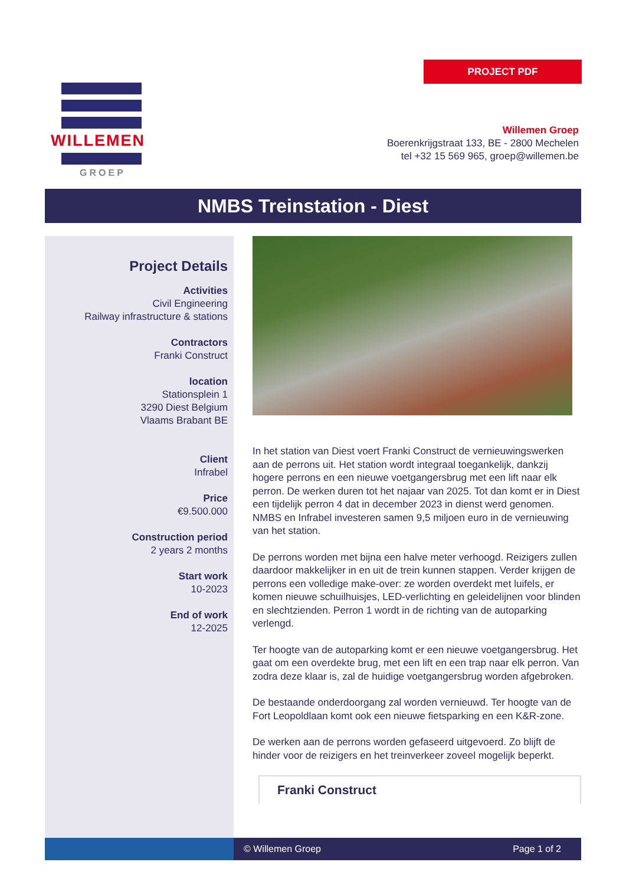PROJECT PDF
WILLEMEN
GROEP
Willemen Groep
Boerenkrijgstraat 133, BE - 2800 Mechelen
tel +32 15 569 965, groep@willemen.be
NMBS Treinstation - Diest
Project Details
Activities
Civil Engineering
Railway infrastructure & stations
Contractors
Franki Construct
location
Stationsplein 1
3290 Diest Belgium
Vlaams Brabant BE
Client
Infrabel
Price
€9.500.000
Construction period
2 years 2 months
Start work
10-2023
End of work
12-2025
In het station van Diest voert Franki Construct de vernieuwingswerken aan de perrons uit. Het station wordt integraal toegankelijk, dankzij hogere perrons en een nieuwe voetgangersbrug met een lift naar elk perron. De werken duren tot het najaar van 2025. Tot dan komt er in Diest een tijdelijk perron 4 dat in december 2023 in dienst werd genomen. NMBS en Infrabel investeren samen 9,5 miljoen euro in de vernieuwing van het station.
De perrons worden met bijna een halve meter verhoogd. Reizigers zullen daardoor makkelijker in en uit de trein kunnen stappen. Verder krijgen de perrons een volledige make-over: ze worden overdekt met luifels, er komen nieuwe schuilhuisjes, LED-verlichting en geleidelijnen voor blinden en slechtzienden. Perron 1 wordt in de richting van de autoparking verlengd.
Ter hoogte van de autoparking komt er een nieuwe voetgangersbrug. Het gaat om een overdekte brug, met een lift en een trap naar elk perron. Van zodra deze klaar is, zal de huidige voetgangersbrug worden afgebroken.
De bestaande onderdoorgang zal worden vernieuwd. Ter hoogte van de Fort Leopoldlaan komt ook een nieuwe fietsparking en een K&R-zone.
De werken aan de perrons worden gefaseerd uitgevoerd. Zo blijft de hinder voor de reizigers en het treinverkeer zoveel mogelijk beperkt.
Franki Construct
© Willemen Groep Page 1 of 2